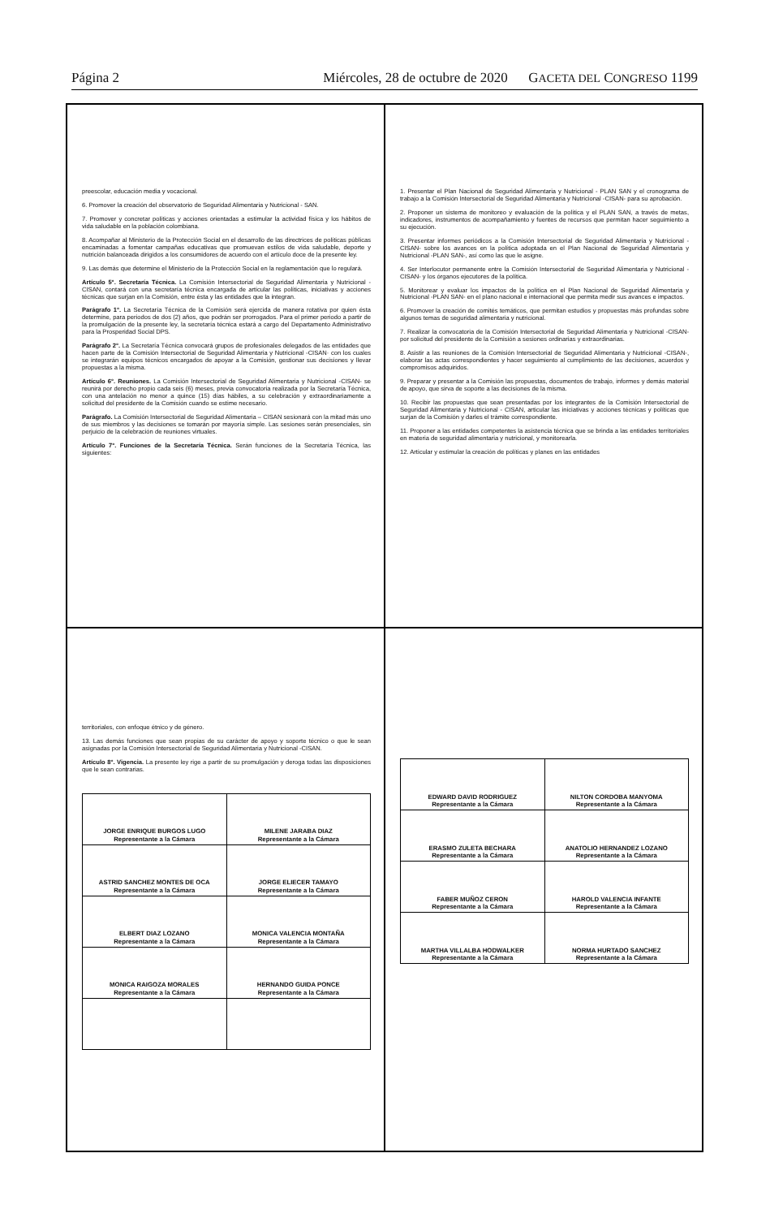Página 2 Miércoles, 28 de octubre de 2020 GACETA DEL CONGRESO 1199
preescolar, educación media y vocacional.
6. Promover la creación del observatorio de Seguridad Alimentaria y Nutricional - SAN.
7. Promover y concretar políticas y acciones orientadas a estimular la actividad física y los hábitos de vida saludable en la población colombiana.
8. Acompañar al Ministerio de la Protección Social en el desarrollo de las directrices de políticas públicas encaminadas a fomentar campañas educativas que promuevan estilos de vida saludable, deporte y nutrición balanceada dirigidos a los consumidores de acuerdo con el artículo doce de la presente ley.
9. Las demás que determine el Ministerio de la Protección Social en la reglamentación que lo regulará.
Artículo 5°. Secretaría Técnica. La Comisión Intersectorial de Seguridad Alimentaria y Nutricional - CISAN, contará con una secretaría técnica encargada de articular las políticas, iniciativas y acciones técnicas que surjan en la Comisión, entre ésta y las entidades que la integran.
Parágrafo 1°. La Secretaría Técnica de la Comisión será ejercida de manera rotativa por quien ésta determine, para periodos de dos (2) años, que podrán ser prorrogados. Para el primer periodo a partir de la promulgación de la presente ley, la secretaría técnica estará a cargo del Departamento Administrativo para la Prosperidad Social DPS.
Parágrafo 2°. La Secretaría Técnica convocará grupos de profesionales delegados de las entidades que hacen parte de la Comisión Intersectorial de Seguridad Alimentaria y Nutricional -CISAN· con los cuales se integrarán equipos técnicos encargados de apoyar a la Comisión, gestionar sus decisiones y llevar propuestas a la misma.
Artículo 6°. Reuniones. La Comisión Intersectorial de Seguridad Alimentaria y Nutricional -CISAN- se reunirá por derecho propio cada seis (6) meses, previa convocatoria realizada por la Secretaría Técnica, con una antelación no menor a quince (15) días hábiles, a su celebración y extraordinariamente a solicitud del presidente de la Comisión cuando se estime necesario.
Parágrafo. La Comisión Intersectorial de Seguridad Alimentaria – CISAN sesionará con la mitad más uno de sus miembros y las decisiones se tomarán por mayoría simple. Las sesiones serán presenciales, sin perjuicio de la celebración de reuniones virtuales.
Artículo 7°. Funciones de la Secretaría Técnica. Serán funciones de la Secretaría Técnica, las siguientes:
1. Presentar el Plan Nacional de Seguridad Alimentaria y Nutricional - PLAN SAN y el cronograma de trabajo a la Comisión Intersectorial de Seguridad Alimentaria y Nutricional -CISAN- para su aprobación.
2. Proponer un sistema de monitoreo y evaluación de la política y el PLAN SAN, a través de metas, indicadores, instrumentos de acompañamiento y fuentes de recursos que permitan hacer seguimiento a su ejecución.
3. Presentar informes periódicos a la Comisión Intersectorial de Seguridad Alimentaria y Nutricional -CISAN- sobre los avances en la política adoptada en el Plan Nacional de Seguridad Alimentaria y Nutricional -PLAN SAN-, así como las que le asigne.
4. Ser Interlocutor permanente entre la Comisión Intersectorial de Seguridad Alimentaria y Nutricional -CISAN- y los órganos ejecutores de la política.
5. Monitorear y evaluar los impactos de la política en el Plan Nacional de Seguridad Alimentaria y Nutricional -PLAN SAN- en el plano nacional e internacional que permita medir sus avances e impactos.
6. Promover la creación de comités temáticos, que permitan estudios y propuestas más profundas sobre algunos temas de seguridad alimentaria y nutricional.
7. Realizar la convocatoria de la Comisión Intersectorial de Seguridad Alimentaria y Nutricional -CISAN- por solicitud del presidente de la Comisión a sesiones ordinarias y extraordinarias.
8. Asistir a las reuniones de la Comisión Intersectorial de Seguridad Alimentaria y Nutricional -CISAN-, elaborar las actas correspondientes y hacer seguimiento al cumplimiento de las decisiones, acuerdos y compromisos adquiridos.
9. Preparar y presentar a la Comisión las propuestas, documentos de trabajo, informes y demás material de apoyo, que sirva de soporte a las decisiones de la misma.
10. Recibir las propuestas que sean presentadas por los integrantes de la Comisión Intersectorial de Seguridad Alimentaria y Nutricional - CISAN, articular las iniciativas y acciones técnicas y políticas que surjan de la Comisión y darles el trámite correspondiente.
11. Proponer a las entidades competentes la asistencia técnica que se brinda a las entidades territoriales en materia de seguridad alimentaria y nutricional, y monitorearla.
12. Articular y estimular la creación de políticas y planes en las entidades
territoriales, con enfoque étnico y de género.
13. Las demás funciones que sean propias de su carácter de apoyo y soporte técnico o que le sean asignadas por la Comisión Intersectorial de Seguridad Alimentaria y Nutricional -CISAN.
Artículo 8°. Vigencia. La presente ley rige a partir de su promulgación y deroga todas las disposiciones que le sean contrarias.
| JORGE ENRIQUE BURGOS LUGO Representante a la Cámara | MILENE JARABA DIAZ Representante a la Cámara |
| ASTRID SANCHEZ MONTES DE OCA Representante a la Cámara | JORGE ELIECER TAMAYO Representante a la Cámara |
| ELBERT DIAZ LOZANO Representante a la Cámara | MONICA VALENCIA MONTAÑA Representante a la Cámara |
| MONICA RAIGOZA MORALES Representante a la Cámara | HERNANDO GUIDA PONCE Representante a la Cámara |
| EDWARD DAVID RODRIGUEZ Representante a la Cámara | NILTON CORDOBA MANYOMA Representante a la Cámara |
| ERASMO ZULETA BECHARA Representante a la Cámara | ANATOLIO HERNANDEZ LOZANO Representante a la Cámara |
| FABER MUÑOZ CERON Representante a la Cámara | HAROLD VALENCIA INFANTE Representante a la Cámara |
| MARTHA VILLALBA HODWALKER Representante a la Cámara | NORMA HURTADO SANCHEZ Representante a la Cámara |